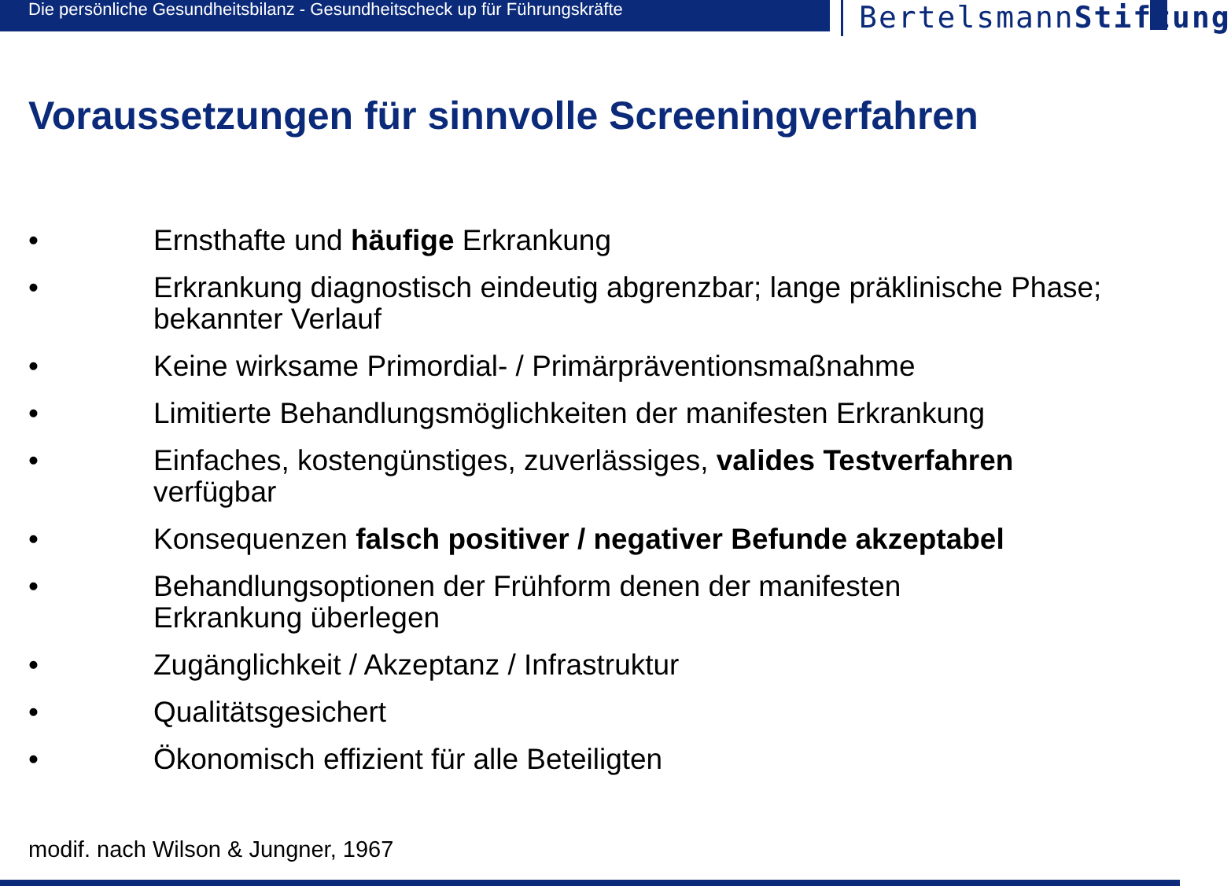Die persönliche Gesundheitsbilanz - Gesundheitscheck up für Führungskräfte
BertelsmannStiftung
Voraussetzungen für sinnvolle Screeningverfahren
• Ernsthafte und häufige Erkrankung
• Erkrankung diagnostisch eindeutig abgrenzbar; lange präklinische Phase; bekannter Verlauf
• Keine wirksame Primordial- / Primärpräventionsmaßnahme
• Limitierte Behandlungsmöglichkeiten der manifesten Erkrankung
• Einfaches, kostengünstiges, zuverlässiges, valides Testverfahren
verfügbar
• Konsequenzen falsch positiver / negativer Befunde akzeptabel
• Behandlungsoptionen der Frühform denen der manifesten
Erkrankung überlegen
• Zugänglichkeit / Akzeptanz / Infrastruktur
• Qualitätsgesichert
• Ökonomisch effizient für alle Beteiligten
modif. nach Wilson & Jungner, 1967